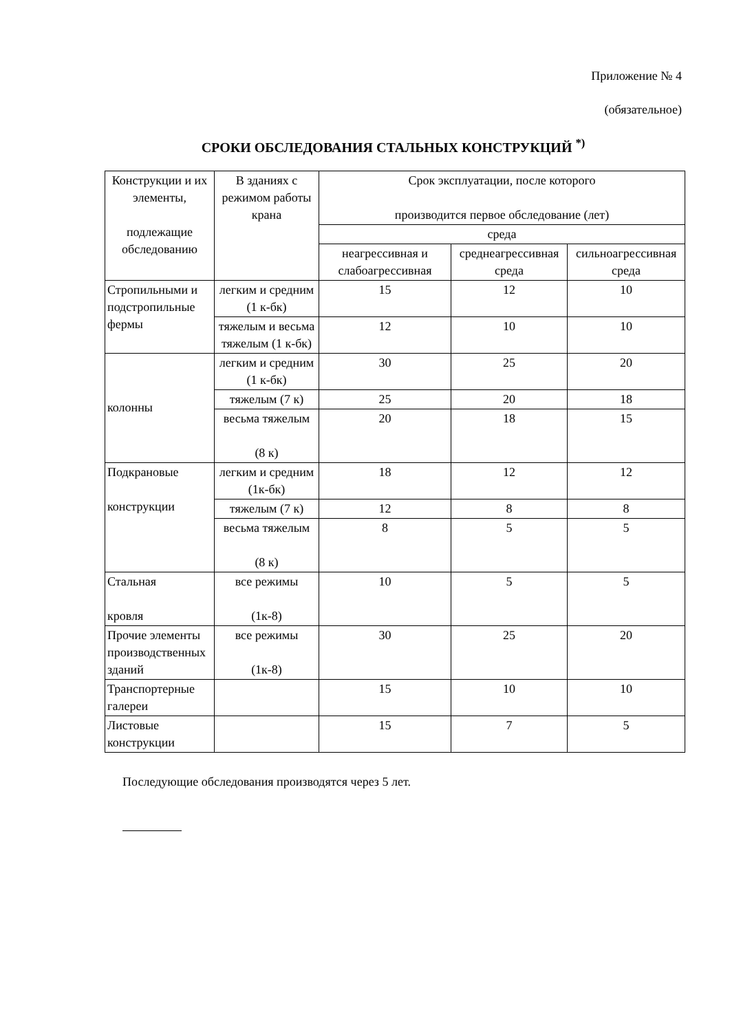Приложение № 4
(обязательное)
СРОКИ ОБСЛЕДОВАНИЯ СТАЛЬНЫХ КОНСТРУКЦИЙ <sup>*)</sup>
| Конструкции и их элементы, подлежащие обследованию | В зданиях с режимом работы крана | Срок эксплуатации, после которого производится первое обследование (лет) | | |
| --- | --- | --- | --- | --- |
| | | среда | | |
| | | неагрессивная и слабоагрессивная | среднеагрессивная среда | сильноагрессивная среда |
| Стропильными и подстропильные фермы | легким и средним (1 к-бк) | 15 | 12 | 10 |
| | тяжелым и весьма тяжелым (1 к-бк) | 12 | 10 | 10 |
| колонны | легким и средним (1 к-бк) | 30 | 25 | 20 |
| | тяжелым (7 к) | 25 | 20 | 18 |
| | весьма тяжелым (8 к) | 20 | 18 | 15 |
| Подкрановые конструкции | легким и средним (1к-бк) | 18 | 12 | 12 |
| | тяжелым (7 к) | 12 | 8 | 8 |
| | весьма тяжелым (8 к) | 8 | 5 | 5 |
| Стальная кровля | все режимы (1к-8) | 10 | 5 | 5 |
| Прочие элементы производственных зданий | все режимы (1к-8) | 30 | 25 | 20 |
| Транспортерные галереи | | 15 | 10 | 10 |
| Листовые конструкции | | 15 | 7 | 5 |
Последующие обследования производятся через 5 лет.